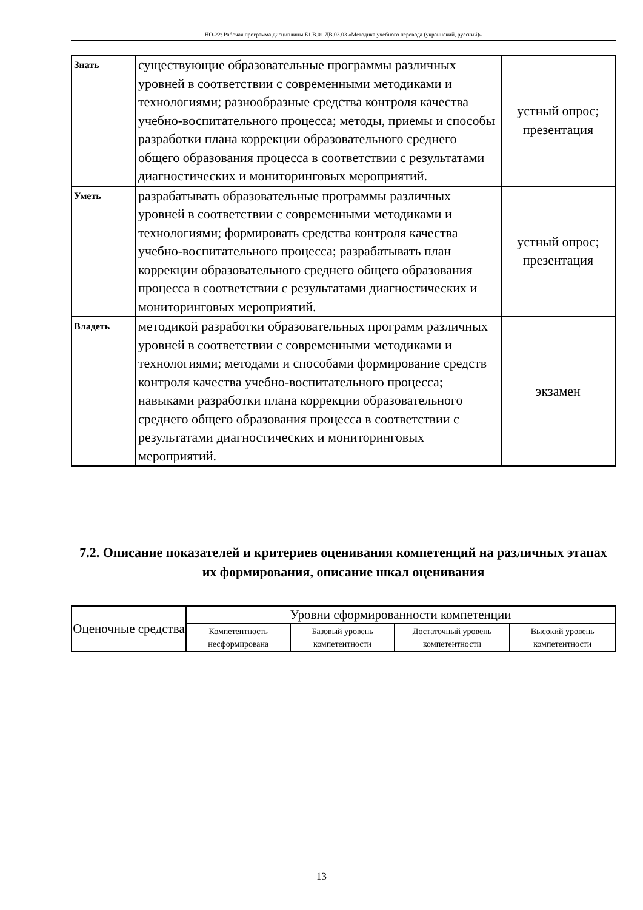НО-22: Рабочая программа дисциплины Б1.В.01.ДВ.03.03 «Методика учебного перевода (украинский, русский)»
| Знать | существующие образовательные программы различных уровней в соответствии с современными методиками и технологиями; разнообразные средства контроля качества учебно-воспитательного процесса; методы, приемы и способы разработки плана коррекции образовательного среднего общего образования процесса в соответствии с результатами диагностических и мониторинговых мероприятий. | устный опрос; презентация |
| Уметь | разрабатывать образовательные программы различных уровней в соответствии с современными методиками и технологиями; формировать средства контроля качества учебно-воспитательного процесса; разрабатывать план коррекции образовательного среднего общего образования процесса в соответствии с результатами диагностических и мониторинговых мероприятий. | устный опрос; презентация |
| Владеть | методикой разработки образовательных программ различных уровней в соответствии с современными методиками и технологиями; методами и способами формирование средств контроля качества учебно-воспитательного процесса; навыками разработки плана коррекции образовательного среднего общего образования процесса в соответствии с результатами диагностических и мониторинговых мероприятий. | экзамен |
7.2. Описание показателей и критериев оценивания компетенций на различных этапах их формирования, описание шкал оценивания
| Оценочные средства | Уровни сформированности компетенции | | | |
| --- | --- | --- | --- | --- |
| | Компетентность несформирована | Базовый уровень компетентности | Достаточный уровень компетентности | Высокий уровень компетентности |
13